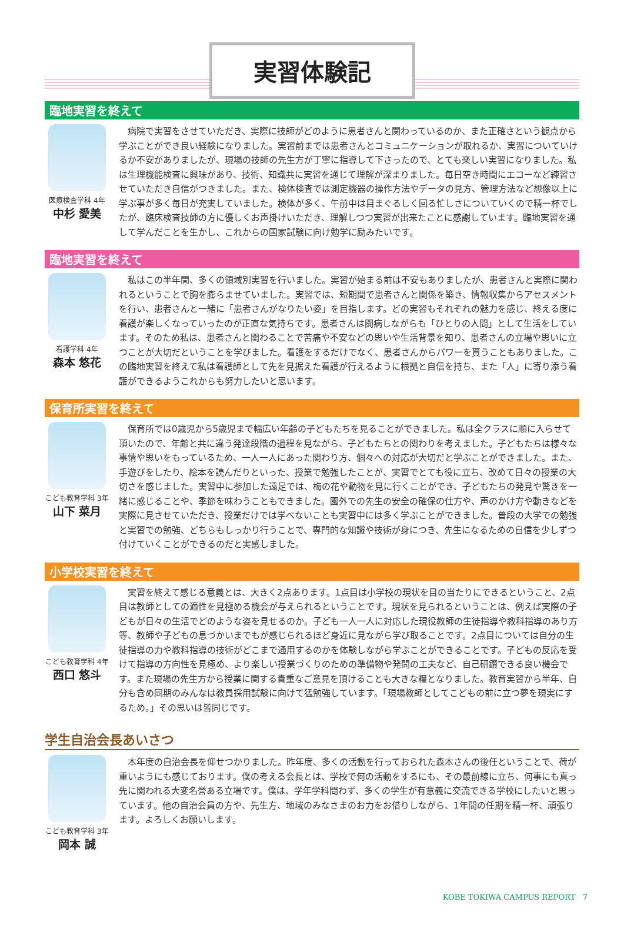実習体験記
臨地実習を終えて
医療検査学科 4年
中杉 愛美
病院で実習をさせていただき、実際に技師がどのように患者さんと関わっているのか、また正確さという観点から学ぶことができ良い経験になりました。実習前までは患者さんとコミュニケーションが取れるか、実習についていけるか不安がありましたが、現場の技師の先生方が丁寧に指導して下さったので、とても楽しい実習になりました。私は生理機能検査に興味があり、技術、知識共に実習を通じて理解が深まりました。毎日空き時間にエコーなど練習させていただき自信がつきました。また、検体検査では測定機器の操作方法やデータの見方、管理方法など想像以上に学ぶ事が多く毎日が充実していました。検体が多く、午前中は目まぐるしく回る忙しさについていくので精一杯でしたが、臨床検査技師の方に優しくお声掛けいただき、理解しつつ実習が出来たことに感謝しています。臨地実習を通して学んだことを生かし、これからの国家試験に向け勉学に励みたいです。
臨地実習を終えて
看護学科 4年
森本 悠花
私はこの半年間、多くの領域別実習を行いました。実習が始まる前は不安もありましたが、患者さんと実際に関われるということで胸を膨らませていました。実習では、短期間で患者さんと関係を築き、情報収集からアセスメントを行い、患者さんと一緒に「患者さんがなりたい姿」を目指します。どの実習もそれぞれの魅力を感じ、終える度に看護が楽しくなっていったのが正直な気持ちです。患者さんは闘病しながらも「ひとりの人間」として生活をしています。そのため私は、患者さんと関わることで苦痛や不安などの思いや生活背景を知り、患者さんの立場や思いに立つことが大切だということを学びました。看護をするだけでなく、患者さんからパワーを貰うこともありました。この臨地実習を終えて私は看護師として先を見据えた看護が行えるように根拠と自信を持ち、また「人」に寄り添う看護ができるようこれからも努力したいと思います。
保育所実習を終えて
こども教育学科 3年
山下 菜月
保育所では0歳児から5歳児まで幅広い年齢の子どもたちを見ることができました。私は全クラスに順に入らせて頂いたので、年齢と共に違う発達段階の過程を見ながら、子どもたちとの関わりを考えました。子どもたちは様々な事情や思いをもっているため、一人一人にあった関わり方、個々への対応が大切だと学ぶことができました。また、手遊びをしたり、絵本を読んだりといった、授業で勉強したことが、実習でとても役に立ち、改めて日々の授業の大切さを感じました。実習中に参加した遠足では、梅の花や動物を見に行くことができ、子どもたちの発見や驚きを一緒に感じることや、季節を味わうこともできました。園外での先生の安全の確保の仕方や、声のかけ方や動きなどを実際に見させていただき、授業だけでは学べないことも実習中には多く学ぶことができました。普段の大学での勉強と実習での勉強、どちらもしっかり行うことで、専門的な知識や技術が身につき、先生になるための自信を少しずつ付けていくことができるのだと実感しました。
小学校実習を終えて
こども教育学科 4年
西口 悠斗
実習を終えて感じる意義とは、大きく2点あります。1点目は小学校の現状を目の当たりにできるということ、2点目は教師としての適性を見極める機会が与えられるということです。現状を見られるということは、例えば実際の子どもが日々の生活でどのような姿を見せるのか。子ども一人一人に対応した現役教師の生徒指導や教科指導のあり方等、教師や子どもの息づかいまでもが感じられるほど身近に見ながら学び取ることです。2点目については自分の生徒指導の力や教科指導の技術がどこまで通用するのかを体験しながら学ぶことができることです。子どもの反応を受けて指導の方向性を見極め、より楽しい授業づくりのための準備物や発問の工夫など、自己研鑽できる良い機会です。また現場の先生方から授業に関する貴重なご意見を頂けることも大きな糧となりました。教育実習から半年、自分も含め同期のみんなは教員採用試験に向けて猛勉強しています。「現場教師としてこどもの前に立つ夢を現実にするため。」その思いは皆同じです。
学生自治会長あいさつ
こども教育学科 3年
岡本 誠
本年度の自治会長を仰せつかりました。昨年度、多くの活動を行っておられた森本さんの後任ということで、荷が重いようにも感じております。僕の考える会長とは、学校で何の活動をするにも、その最前線に立ち、何事にも真っ先に関われる大変名誉ある立場です。僕は、学年学科問わず、多くの学生が有意義に交流できる学校にしたいと思っています。他の自治会員の方や、先生方、地域のみなさまのお力をお借りしながら、1年間の任期を精一杯、頑張ります。よろしくお願いします。
KOBE TOKIWA CAMPUS REPORT 7